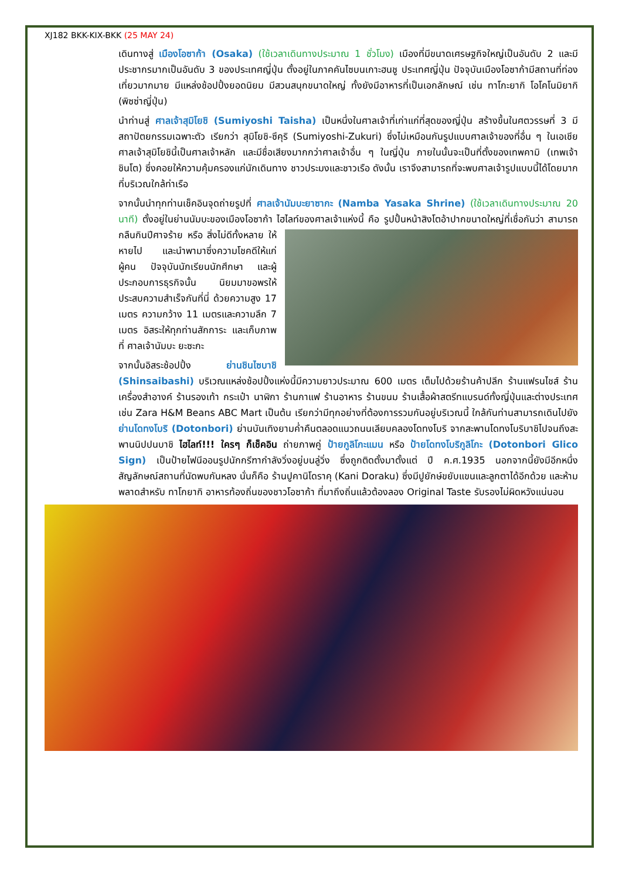XJ182 BKK-KIX-BKK (25 MAY 24)
เดินทางสู่ เมืองโอซาก้า (Osaka) (ใช้เวลาเดินทางประมาณ 1 ชั่วโมง) เมืองที่มีขนาดเศรษฐกิจใหญ่เป็นอันดับ 2 และมีประชากรมากเป็นอันดับ 3 ของประเทศญี่ปุ่น ตั้งอยู่ในภาคคันไซบนเกาะฮนชู ประเทศญี่ปุ่น ปัจจุบันเมืองโอซาก้ามีสถานที่ท่องเที่ยวมากมาย มีแหล่งช้อปปิ้งยอดนิยม มีสวนสนุกขนาดใหญ่ ทั้งยังมีอาหารที่เป็นเอกลักษณ์ เช่น ทาโกะยากิ โอโคโนมิยากิ (พิซซ่าญี่ปุ่น)
นำท่านสู่ ศาลเจ้าสุมิโยชิ (Sumiyoshi Taisha) เป็นหนึ่งในศาลเจ้าที่เก่าแก่ที่สุดของญี่ปุ่น สร้างขึ้นในศตวรรษที่ 3 มีสถาปัตยกรรมเฉพาะตัว เรียกว่า สุมิโยชิ-ซึคุริ (Sumiyoshi-Zukuri) ซึ่งไม่เหมือนกันรูปแบบศาลเจ้าของที่อื่น ๆ ในเอเชีย ศาลเจ้าสุมิโยชินี้เป็นศาลเจ้าหลัก และมีชื่อเสียงมากกว่าศาลเจ้าอื่น ๆ ในญี่ปุ่น ภายในนั้นจะเป็นที่ตั้งของเทพคามิ (เทพเจ้าชินโต) ซึ่งคอยให้ความคุ้มครองแก่นักเดินทาง ชาวประมงและชาวเรือ ดังนั้น เราจึงสามารถที่จะพบศาลเจ้ารูปแบบนี้ได้โดยมากที่บริเวณใกล้ท่าเรือ
จากนั้นนำทุกท่านเช็คอินจุดถ่ายรูปที่ ศาลเจ้านัมบะยาซากะ (Namba Yasaka Shrine) (ใช้เวลาเดินทางประมาณ 20 นาที) ตั้งอยู่ในย่านนัมบะของเมืองโอซาก้า ไฮไลท์ของศาลเจ้าแห่งนี้ คือ รูปปั้นหน้าสิงโตอ้าปากขนาดใหญ่ที่เชื่อกันว่า สามารถกลืนกินปีศาจร้าย หรือ สิ่งไม่ดีทั้งหลาย ให้หายไป และนำพามาซึ่งความโชคดีให้แก่ผู้คน ปัจจุบันนักเรียนนักศึกษา และผู้ประกอบการธุรกิจนั้น นิยมมาขอพรให้ประสบความสำเร็จกันที่นี่ ด้วยความสูง 17 เมตร ความกว้าง 11 เมตรและความลึก 7 เมตร อิสระให้ทุกท่านสักการะ และเก็บภาพที่ ศาลเจ้านัมบะ ยะซะกะ
จากนั้นอิสระช้อปปิ้ง ย่านชินไซบาชิ (Shinsaibashi) บริเวณแหล่งช้อปปิ้งแห่งนี้มีความยาวประมาณ 600 เมตร เต็มไปด้วยร้านค้าปลีก ร้านแฟรนไชส์ ร้านเครื่องสำอางค์ ร้านรองเท้า กระเป๋า นาฬิกา ร้านกาแฟ ร้านอาหาร ร้านขนม ร้านเสื้อผ้าสตรีทแบรนด์ทั้งญี่ปุ่นและต่างประเทศ เช่น Zara H&M Beans ABC Mart เป็นต้น เรียกว่ามีทุกอย่างที่ต้องการรวมกันอยู่บริเวณนี้ ใกล้กันท่านสามารถเดินไปยัง ย่านโดทงโบริ (Dotonbori) ย่านบันเทิงยามค่ำคืนตลอดแนวถนนเลียบคลองโดทงโบริ จากสะพานโดทงโบริบาชิไปจนถึงสะพานนิปปนบาชิ ไฮไลท์!!! ใครๆ ก็เช็คอิน ถ่ายภาพคู่ ป้ายกูลิโกะแมน หรือ ป้ายโดทงโบริกูลิโกะ (Dotonbori Glico Sign) เป็นป้ายไฟนีออนรูปนักกรีฑากำลังวิ่งอยู่บนลู่วิ่ง ซึ่งถูกติดตั้งมาตั้งแต่ ปี ค.ศ.1935 นอกจากนี้ยังมีอีกหนึ่งสัญลักษณ์สถานที่นัดพบกันหลง นั่นก็คือ ร้านปูคานิโดราคุ (Kani Doraku) ซึ่งมีปูยักษ์ขยับแขนและลูกตาได้อีกด้วย และห้ามพลาดสำหรับ ทาโกยากิ อาหารท้องถิ่นของชาวโอซาก้า ที่มาถึงถิ่นแล้วต้องลอง Original Taste รับรองไม่ผิดหวังแน่นอน